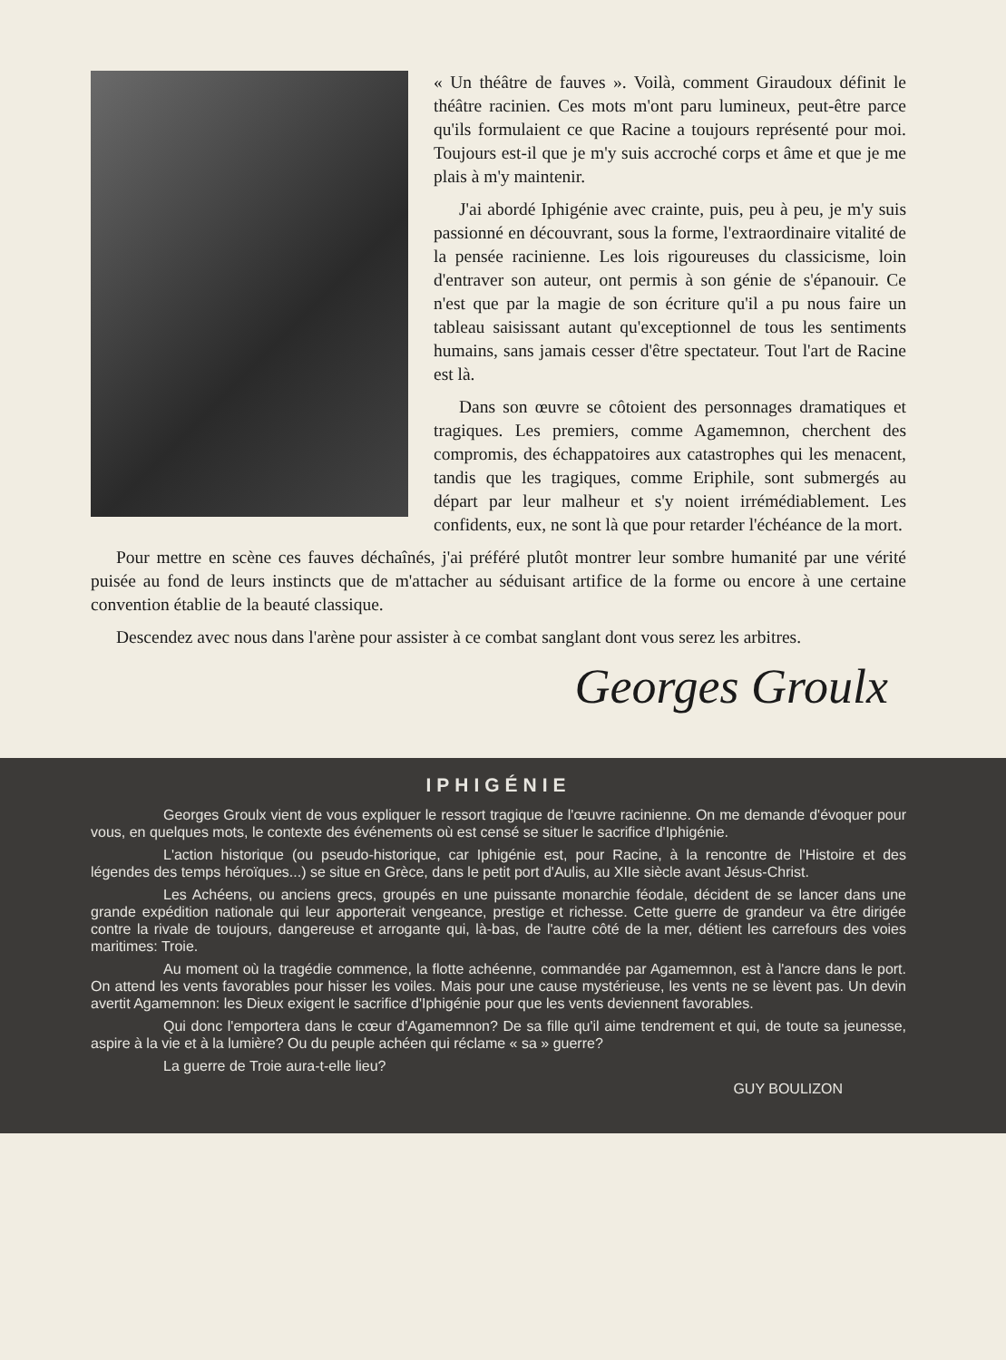« Un théâtre de fauves ». Voilà, comment Giraudoux définit le théâtre racinien. Ces mots m'ont paru lumineux, peut-être parce qu'ils formulaient ce que Racine a toujours représenté pour moi. Toujours est-il que je m'y suis accroché corps et âme et que je me plais à m'y maintenir.
J'ai abordé Iphigénie avec crainte, puis, peu à peu, je m'y suis passionné en découvrant, sous la forme, l'extraordinaire vitalité de la pensée racinienne. Les lois rigoureuses du classicisme, loin d'entraver son auteur, ont permis à son génie de s'épanouir. Ce n'est que par la magie de son écriture qu'il a pu nous faire un tableau saisissant autant qu'exceptionnel de tous les sentiments humains, sans jamais cesser d'être spectateur. Tout l'art de Racine est là.
Dans son œuvre se côtoient des personnages dramatiques et tragiques. Les premiers, comme Agamemnon, cherchent des compromis, des échappatoires aux catastrophes qui les menacent, tandis que les tragiques, comme Eriphile, sont submergés au départ par leur malheur et s'y noient irrémédiablement. Les confidents, eux, ne sont là que pour retarder l'échéance de la mort.
Pour mettre en scène ces fauves déchaînés, j'ai préféré plutôt montrer leur sombre humanité par une vérité puisée au fond de leurs instincts que de m'attacher au séduisant artifice de la forme ou encore à une certaine convention établie de la beauté classique.
Descendez avec nous dans l'arène pour assister à ce combat sanglant dont vous serez les arbitres.
Georges Groulx
IPHIGÉNIE
Georges Groulx vient de vous expliquer le ressort tragique de l'œuvre racinienne. On me demande d'évoquer pour vous, en quelques mots, le contexte des événements où est censé se situer le sacrifice d'Iphigénie.
L'action historique (ou pseudo-historique, car Iphigénie est, pour Racine, à la rencontre de l'Histoire et des légendes des temps héroïques...) se situe en Grèce, dans le petit port d'Aulis, au XIIe siècle avant Jésus-Christ.
Les Achéens, ou anciens grecs, groupés en une puissante monarchie féodale, décident de se lancer dans une grande expédition nationale qui leur apporterait vengeance, prestige et richesse. Cette guerre de grandeur va être dirigée contre la rivale de toujours, dangereuse et arrogante qui, là-bas, de l'autre côté de la mer, détient les carrefours des voies maritimes: Troie.
Au moment où la tragédie commence, la flotte achéenne, commandée par Agamemnon, est à l'ancre dans le port. On attend les vents favorables pour hisser les voiles. Mais pour une cause mystérieuse, les vents ne se lèvent pas. Un devin avertit Agamemnon: les Dieux exigent le sacrifice d'Iphigénie pour que les vents deviennent favorables.
Qui donc l'emportera dans le cœur d'Agamemnon? De sa fille qu'il aime tendrement et qui, de toute sa jeunesse, aspire à la vie et à la lumière? Ou du peuple achéen qui réclame « sa » guerre?
La guerre de Troie aura-t-elle lieu?
GUY BOULIZON